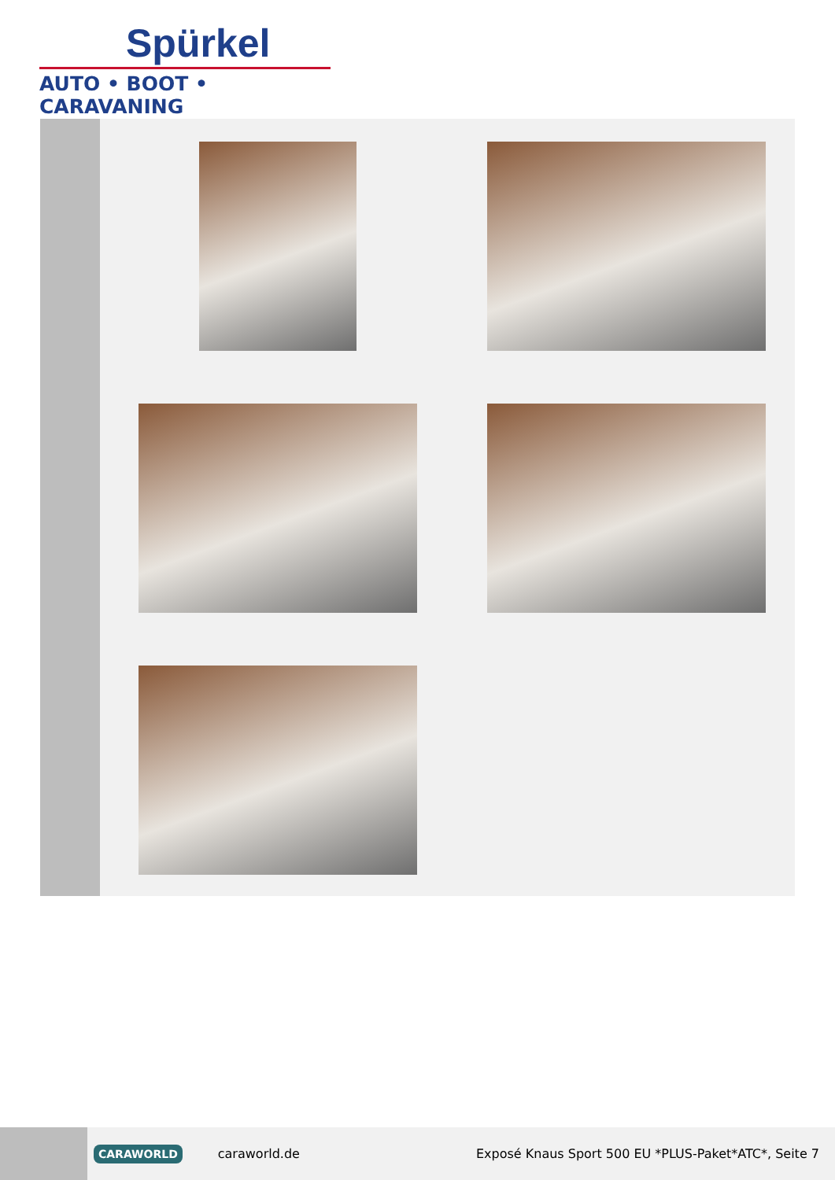Spürkel
AUTO • BOOT • CARAVANING
CARAWORLD caraworld.de Exposé Knaus Sport 500 EU *PLUS-Paket*ATC*, Seite 7